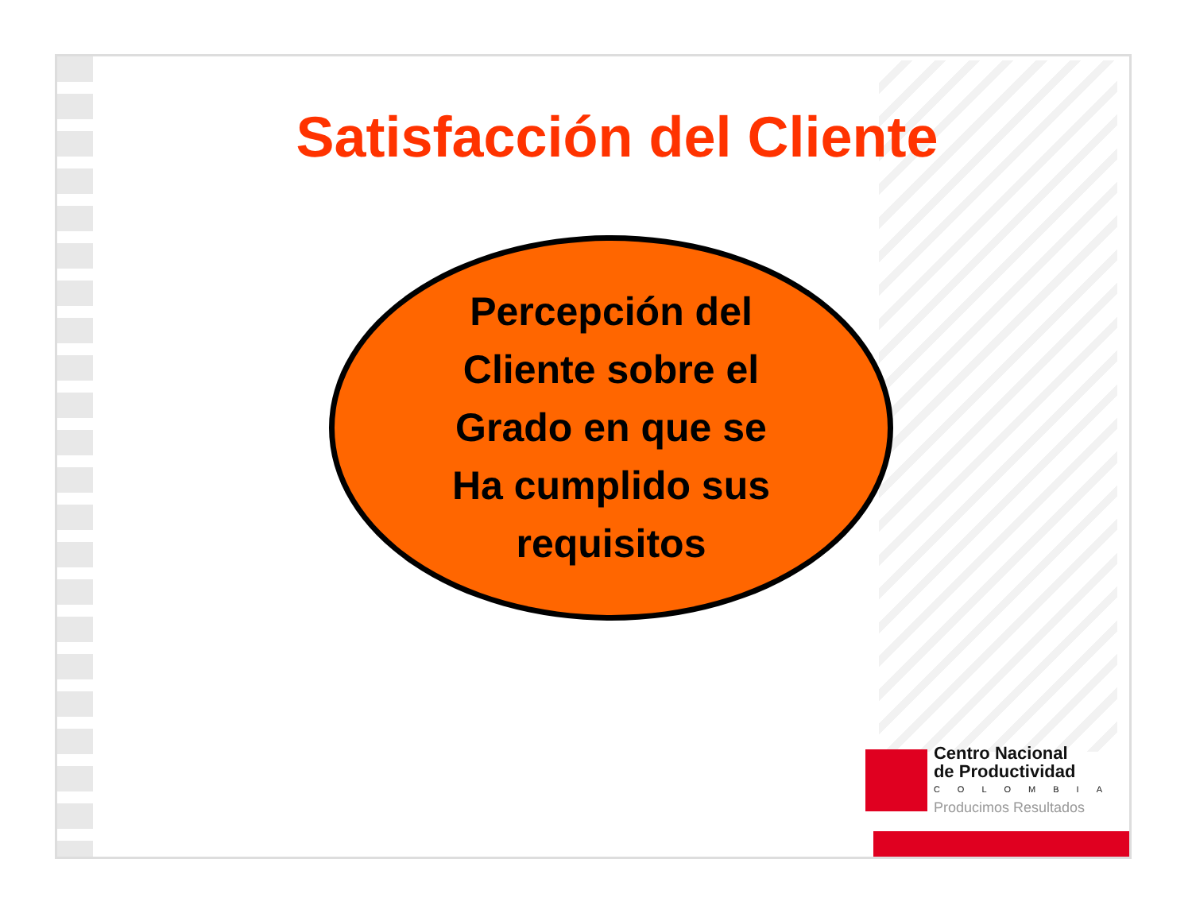Satisfacción del Cliente
Percepción del
Cliente sobre el
Grado en que se
Ha cumplido sus
requisitos
Centro Nacional
de Productividad
COLOMBIA
Producimos Resultados